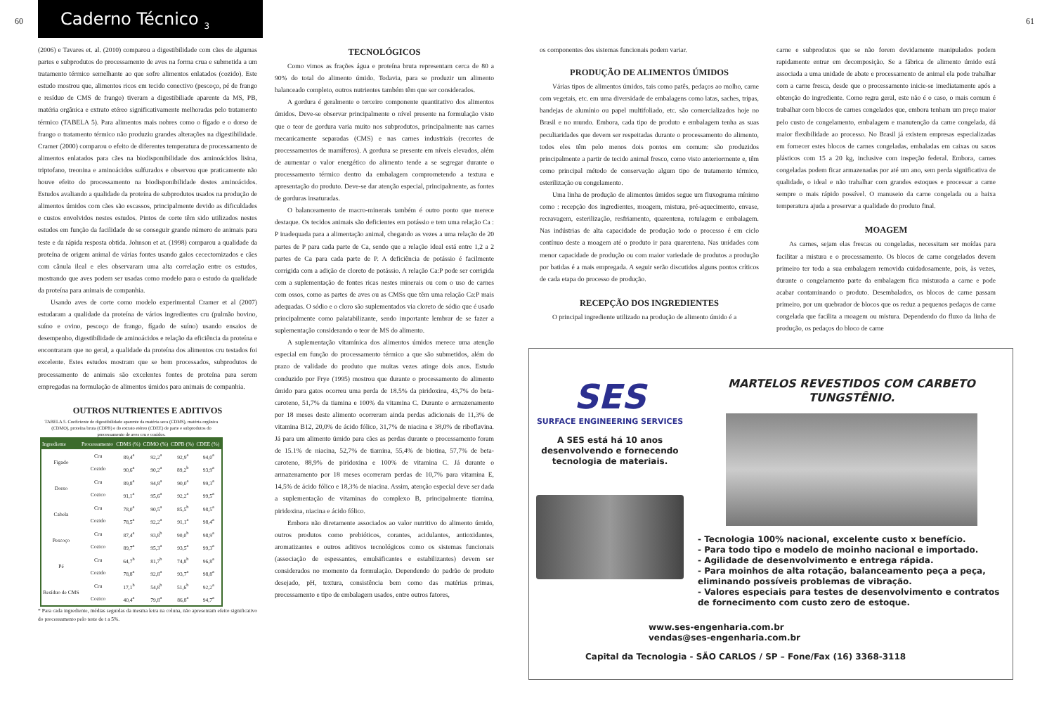60
Caderno Técnico <sub>3</sub>
61
(2006) e Tavares et. al. (2010) comparou a digestibilidade com cães de algumas partes e subprodutos do processamento de aves na forma crua e submetida a um tratamento térmico semelhante ao que sofre alimentos enlatados (cozido). Este estudo mostrou que, alimentos ricos em tecido conectivo (pescoço, pé de frango e resíduo de CMS de frango) tiveram a digestibiliade aparente da MS, PB, matéria orgânica e extrato etéreo significativamente melhoradas pelo tratamento térmico (TABELA 5). Para alimentos mais nobres como o fígado e o dorso de frango o tratamento térmico não produziu grandes alterações na digestibilidade. Cramer (2000) comparou o efeito de diferentes temperatura de processamento de alimentos enlatados para cães na biodisponibilidade dos aminoácidos lisina, triptofano, treonina e aminoácidos sulfurados e observou que praticamente não houve efeito do processamento na biodisponibilidade destes aminoácidos. Estudos avaliando a qualidade da proteína de subprodutos usados na produção de alimentos úmidos com cães são escassos, principalmente devido as dificuldades e custos envolvidos nestes estudos. Pintos de corte têm sido utilizados nestes estudos em função da facilidade de se conseguir grande número de animais para teste e da rápida resposta obtida. Johnson et at. (1998) comparou a qualidade da proteína de origem animal de várias fontes usando galos cecectomizados e cães com cânula ileal e eles observaram uma alta correlação entre os estudos, mostrando que aves podem ser usadas como modelo para o estudo da qualidade da proteína para animais de companhia.
Usando aves de corte como modelo experimental Cramer et al (2007) estudaram a qualidade da proteína de vários ingredientes cru (pulmão bovino, suíno e ovino, pescoço de frango, fígado de suíno) usando ensaios de desempenho, digestibilidade de aminoácidos e relação da eficiência da proteína e encontraram que no geral, a qualidade da proteína dos alimentos cru testados foi excelente. Estes estudos mostram que se bem processados, subprodutos de processamento de animais são excelentes fontes de proteína para serem empregadas na formulação de alimentos úmidos para animais de companhia.
OUTROS NUTRIENTES E ADITIVOS
TABELA 5. Coeficiente de digestibilidade aparente da matéria seca (CDMS), matéria orgânica (CDMO), proteína bruta (CDPB) e do extrato etéreo (CDEE) de parte e subprodutos do processamento de aves cru e cozidos.
| Ingrediente | Processamento | CDMS (%) | CDMO (%) | CDPB (%) | CDEE (%) |
| --- | --- | --- | --- | --- | --- |
| Figado | Cru | 89,4<sup>a</sup> | 92,2<sup>a</sup> | 92,9<sup>a</sup> | 94,0<sup>a</sup> |
| | Cozido | 90,6<sup>a</sup> | 90,2<sup>a</sup> | 89,2<sup>b</sup> | 93,9<sup>a</sup> |
| Dorso | Cru | 89,8<sup>a</sup> | 94,8<sup>a</sup> | 90,0<sup>a</sup> | 99,3<sup>a</sup> |
| | Cozico | 91,1<sup>a</sup> | 95,6<sup>a</sup> | 92,2<sup>a</sup> | 99,5<sup>a</sup> |
| Cabela | Cru | 78,0<sup>a</sup> | 90,5<sup>a</sup> | 85,5<sup>b</sup> | 98,5<sup>a</sup> |
| | Cozido | 78,5<sup>a</sup> | 92,2<sup>a</sup> | 91,1<sup>a</sup> | 98,4<sup>a</sup> |
| Pescoço | Cru | 87,4<sup>a</sup> | 93,8<sup>b</sup> | 90,0<sup>b</sup> | 98,9<sup>a</sup> |
| | Cozico | 89,7<sup>a</sup> | 95,3<sup>a</sup> | 93,5<sup>a</sup> | 99,3<sup>a</sup> |
| Pé | Cru | 64,7<sup>b</sup> | 81,7<sup>b</sup> | 74,8<sup>b</sup> | 96,8<sup>a</sup> |
| | Cozido | 78,8<sup>a</sup> | 92,8<sup>a</sup> | 93,7<sup>a</sup> | 98,8<sup>a</sup> |
| Resíduo de CMS | Cru | 17,1<sup>b</sup> | 54,8<sup>b</sup> | 51,6<sup>b</sup> | 92,2<sup>a</sup> |
| | Cozico | 40,4<sup>a</sup> | 79,8<sup>a</sup> | 86,8<sup>a</sup> | 94,7<sup>a</sup> |
* Para cada ingrediente, médias seguidas da mesma letra na coluna, não apresentam efeito significativo do processamento pelo teste de t a 5%.
TECNOLÓGICOS
Como vimos as frações água e proteína bruta representam cerca de 80 a 90% do total do alimento úmido. Todavia, para se produzir um alimento balanceado completo, outros nutrientes também têm que ser considerados.
A gordura é geralmente o terceiro componente quantitativo dos alimentos úmidos. Deve-se observar principalmente o nível presente na formulação visto que o teor de gordura varia muito nos subprodutos, principalmente nas carnes mecanicamente separadas (CMS) e nas carnes industriais (recortes de processamentos de mamíferos). A gordura se presente em níveis elevados, além de aumentar o valor energético do alimento tende a se segregar durante o processamento térmico dentro da embalagem comprometendo a textura e apresentação do produto. Deve-se dar atenção especial, principalmente, as fontes de gorduras insaturadas.
O balanceamento de macro-minerais também é outro ponto que merece destaque. Os tecidos animais são deficientes em potássio e tem uma relação Ca : P inadequada para a alimentação animal, chegando as vezes a uma relação de 20 partes de P para cada parte de Ca, sendo que a relação ideal está entre 1,2 a 2 partes de Ca para cada parte de P. A deficiência de potássio é facilmente corrigida com a adição de cloreto de potássio. A relação Ca:P pode ser corrigida com a suplementação de fontes ricas nestes minerais ou com o uso de carnes com ossos, como as partes de aves ou as CMSs que têm uma relação Ca:P mais adequadas. O sódio e o cloro são suplementados via cloreto de sódio que é usado principalmente como palatabilizante, sendo importante lembrar de se fazer a suplementação considerando o teor de MS do alimento.
A suplementação vitamínica dos alimentos úmidos merece uma atenção especial em função do processamento térmico a que são submetidos, além do prazo de validade do produto que muitas vezes atinge dois anos. Estudo conduzido por Frye (1995) mostrou que durante o processamento do alimento úmido para gatos ocorreu uma perda de 18.5% da piridoxina, 43,7% do beta-caroteno, 51,7% da tiamina e 100% da vitamina C. Durante o armazenamento por 18 meses deste alimento ocorreram ainda perdas adicionais de 11,3% de vitamina B12, 20,0% de ácido fólico, 31,7% de niacina e 38,0% de riboflavina. Já para um alimento úmido para cães as perdas durante o processamento foram de 15.1% de niacina, 52,7% de tiamina, 55,4% de biotina, 57,7% de beta-caroteno, 88,9% de piridoxina e 100% de vitamina C. Já durante o armazenamento por 18 meses ocorreram perdas de 10,7% para vitamina E, 14,5% de ácido fólico e 18,3% de niacina. Assim, atenção especial deve ser dada a suplementação de vitaminas do complexo B, principalmente tiamina, piridoxina, niacina e ácido fólico.
Embora não diretamente associados ao valor nutritivo do alimento úmido, outros produtos como prebióticos, corantes, acidulantes, antioxidantes, aromatizantes e outros aditivos tecnológicos como os sistemas funcionais (associação de espessantes, emulsificantes e estabilizantes) devem ser considerados no momento da formulação. Dependendo do padrão de produto desejado, pH, textura, consistência bem como das matérias primas, processamento e tipo de embalagem usados, entre outros fatores,
os componentes dos sistemas funcionais podem variar.
PRODUÇÃO DE ALIMENTOS ÚMIDOS
Várias tipos de alimentos úmidos, tais como patês, pedaços ao molho, carne com vegetais, etc. em uma diversidade de embalagens como latas, saches, tripas, bandejas de alumínio ou papel multifoliado, etc. são comercializados hoje no Brasil e no mundo. Embora, cada tipo de produto e embalagem tenha as suas peculiaridades que devem ser respeitadas durante o processamento do alimento, todos eles têm pelo menos dois pontos em comum: são produzidos principalmente a partir de tecido animal fresco, como visto anteriormente e, têm como principal método de conservação algum tipo de tratamento térmico, esterilização ou congelamento.
Uma linha de produção de alimentos úmidos segue um fluxograma mínimo como : recepção dos ingredientes, moagem, mistura, pré-aquecimento, envase, recravagem, esterilização, resfriamento, quarentena, rotulagem e embalagem. Nas indústrias de alta capacidade de produção todo o processo é em ciclo contínuo deste a moagem até o produto ir para quarentena. Nas unidades com menor capacidade de produção ou com maior variedade de produtos a produção por batidas é a mais empregada. A seguir serão discutidos alguns pontos críticos de cada etapa do processo de produção.
RECEPÇÃO DOS INGREDIENTES
O principal ingrediente utilizado na produção de alimento úmido é a
carne e subprodutos que se não forem devidamente manipulados podem rapidamente entrar em decomposição. Se a fábrica de alimento úmido está associada a uma unidade de abate e processamento de animal ela pode trabalhar com a carne fresca, desde que o processamento inicie-se imediatamente após a obtenção do ingrediente. Como regra geral, este não é o caso, o mais comum é trabalhar com blocos de carnes congelados que, embora tenham um preço maior pelo custo de congelamento, embalagem e manutenção da carne congelada, dá maior flexibilidade ao processo. No Brasil já existem empresas especializadas em fornecer estes blocos de carnes congeladas, embaladas em caixas ou sacos plásticos com 15 a 20 kg, inclusive com inspeção federal. Embora, carnes congeladas podem ficar armazenadas por até um ano, sem perda significativa de qualidade, o ideal e não trabalhar com grandes estoques e processar a carne sempre o mais rápido possível. O manuseio da carne congelada ou a baixa temperatura ajuda a preservar a qualidade do produto final.
MOAGEM
As carnes, sejam elas frescas ou congeladas, necessitam ser moídas para facilitar a mistura e o processamento. Os blocos de carne congelados devem primeiro ter toda a sua embalagem removida cuidadosamente, pois, às vezes, durante o congelamento parte da embalagem fica misturada a carne e pode acabar contaminando o produto. Desembalados, os blocos de carne passam primeiro, por um quebrador de blocos que os reduz a pequenos pedaços de carne congelada que facilita a moagem ou mistura. Dependendo do fluxo da linha de produção, os pedaços do bloco de carne
SES
SURFACE ENGINEERING SERVICES
A SES está há 10 anos desenvolvendo e fornecendo tecnologia de materiais.
MARTELOS REVESTIDOS COM CARBETO TUNGSTÊNIO.
- Tecnologia 100% nacional, excelente custo x benefício.
- Para todo tipo e modelo de moinho nacional e importado.
- Agilidade de desenvolvimento e entrega rápida.
- Para moinhos de alta rotação, balanceamento peça a peça, eliminando possíveis problemas de vibração.
- Valores especiais para testes de desenvolvimento e contratos de fornecimento com custo zero de estoque.
www.ses-engenharia.com.br
vendas@ses-engenharia.com.br
Capital da Tecnologia - SÃO CARLOS / SP – Fone/Fax (16) 3368-3118